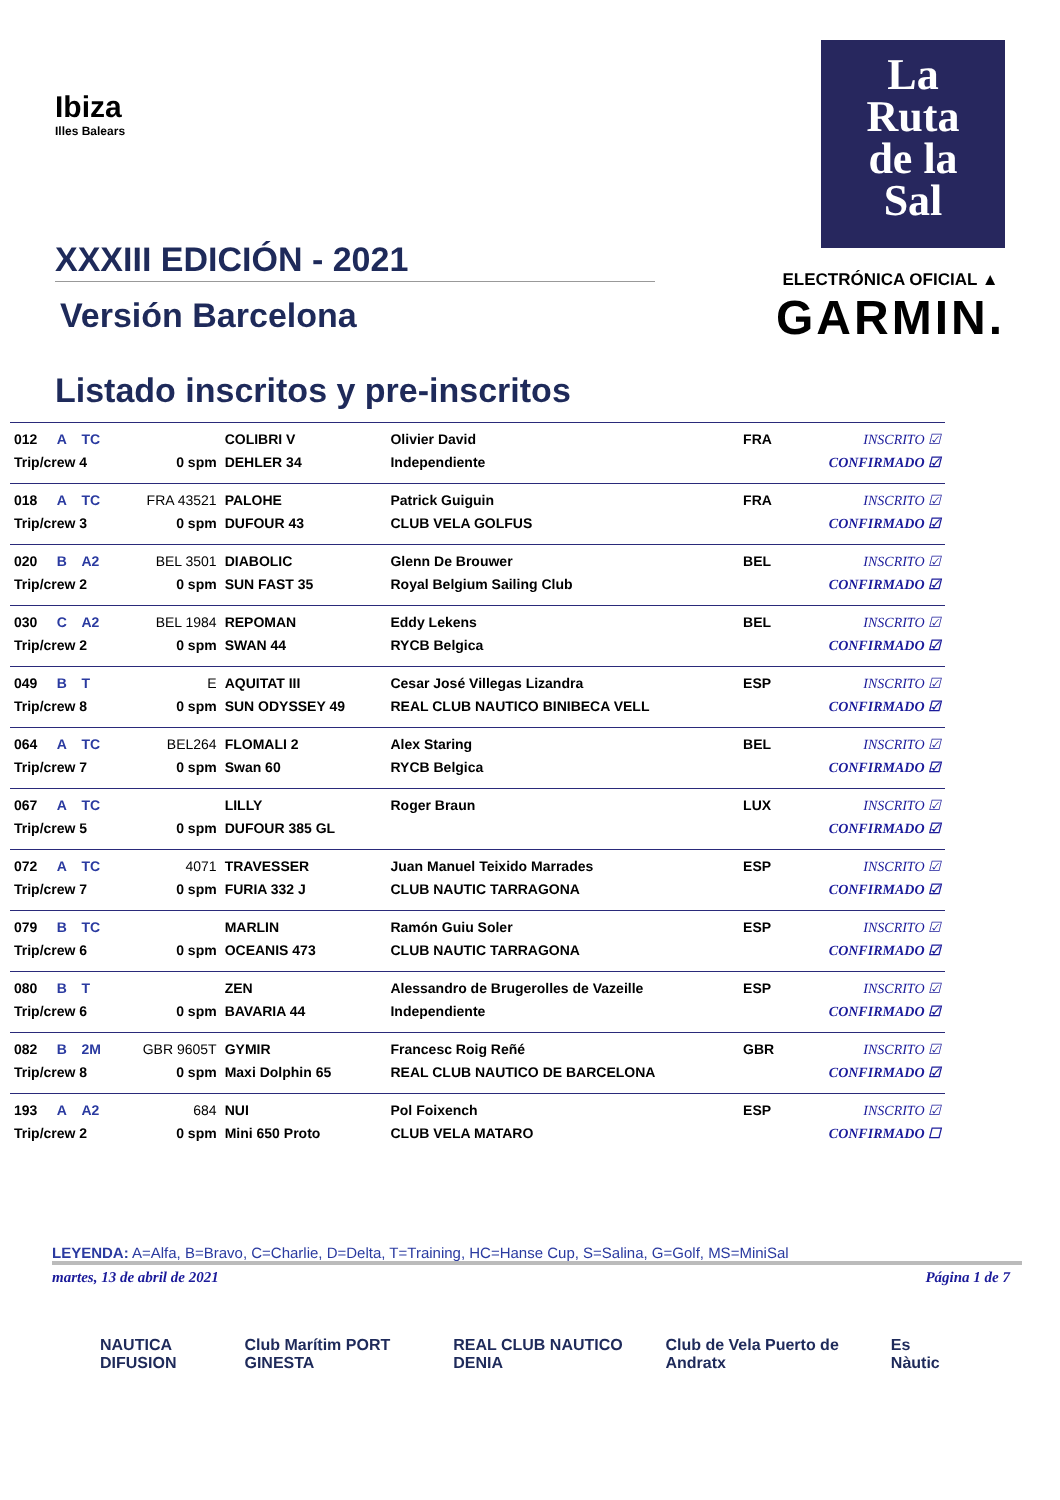Ibiza
Illes Balears
XXXIII EDICIÓN - 2021
Versión Barcelona
Listado inscritos y pre-inscritos
La
Ruta
de la
Sal
ELECTRÓNICA OFICIAL ▲
GARMIN.
| 012 | A | TC | | COLIBRI V | Olivier David | FRA | INSCRITO ☑ |
| Trip/crew 4 | | | 0 spm | DEHLER 34 | Independiente | | CONFIRMADO ☑ |
| 018 | A | TC | FRA 43521 | PALOHE | Patrick Guiguin | FRA | INSCRITO ☑ |
| Trip/crew 3 | | | 0 spm | DUFOUR 43 | CLUB VELA GOLFUS | | CONFIRMADO ☑ |
| 020 | B | A2 | BEL 3501 | DIABOLIC | Glenn De Brouwer | BEL | INSCRITO ☑ |
| Trip/crew 2 | | | 0 spm | SUN FAST 35 | Royal Belgium Sailing Club | | CONFIRMADO ☑ |
| 030 | C | A2 | BEL 1984 | REPOMAN | Eddy Lekens | BEL | INSCRITO ☑ |
| Trip/crew 2 | | | 0 spm | SWAN 44 | RYCB Belgica | | CONFIRMADO ☑ |
| 049 | B | T | E | AQUITAT III | Cesar José Villegas Lizandra | ESP | INSCRITO ☑ |
| Trip/crew 8 | | | 0 spm | SUN ODYSSEY 49 | REAL CLUB NAUTICO BINIBECA VELL | | CONFIRMADO ☑ |
| 064 | A | TC | BEL264 | FLOMALI 2 | Alex Staring | BEL | INSCRITO ☑ |
| Trip/crew 7 | | | 0 spm | Swan 60 | RYCB Belgica | | CONFIRMADO ☑ |
| 067 | A | TC | | LILLY | Roger Braun | LUX | INSCRITO ☑ |
| Trip/crew 5 | | | 0 spm | DUFOUR 385 GL | | | CONFIRMADO ☑ |
| 072 | A | TC | 4071 | TRAVESSER | Juan Manuel Teixido Marrades | ESP | INSCRITO ☑ |
| Trip/crew 7 | | | 0 spm | FURIA 332 J | CLUB NAUTIC TARRAGONA | | CONFIRMADO ☑ |
| 079 | B | TC | | MARLIN | Ramón Guiu Soler | ESP | INSCRITO ☑ |
| Trip/crew 6 | | | 0 spm | OCEANIS 473 | CLUB NAUTIC TARRAGONA | | CONFIRMADO ☑ |
| 080 | B | T | | ZEN | Alessandro de Brugerolles de Vazeille | ESP | INSCRITO ☑ |
| Trip/crew 6 | | | 0 spm | BAVARIA 44 | Independiente | | CONFIRMADO ☑ |
| 082 | B | 2M | GBR 9605T | GYMIR | Francesc Roig Reñé | GBR | INSCRITO ☑ |
| Trip/crew 8 | | | 0 spm | Maxi Dolphin 65 | REAL CLUB NAUTICO DE BARCELONA | | CONFIRMADO ☑ |
| 193 | A | A2 | 684 | NUI | Pol Foixench | ESP | INSCRITO ☑ |
| Trip/crew 2 | | | 0 spm | Mini 650 Proto | CLUB VELA MATARO | | CONFIRMADO ☐ |
LEYENDA: A=Alfa, B=Bravo, C=Charlie, D=Delta, T=Training, HC=Hanse Cup, S=Salina, G=Golf, MS=MiniSal
martes, 13 de abril de 2021 Página 1 de 7
NAUTICA DIFUSION Club Marítim PORT GINESTA REAL CLUB NAUTICO DENIA Club de Vela Puerto de Andratx Es Nàutic